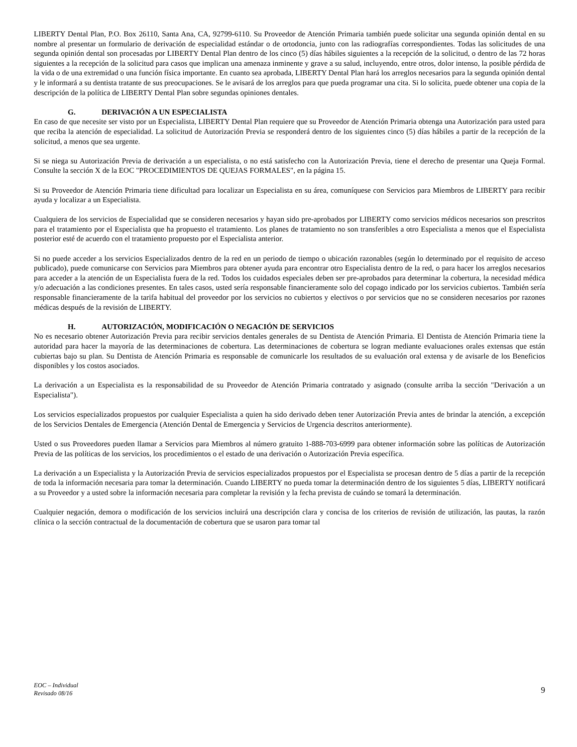LIBERTY Dental Plan, P.O. Box 26110, Santa Ana, CA, 92799-6110. Su Proveedor de Atención Primaria también puede solicitar una segunda opinión dental en su nombre al presentar un formulario de derivación de especialidad estándar o de ortodoncia, junto con las radiografías correspondientes. Todas las solicitudes de una segunda opinión dental son procesadas por LIBERTY Dental Plan dentro de los cinco (5) días hábiles siguientes a la recepción de la solicitud, o dentro de las 72 horas siguientes a la recepción de la solicitud para casos que implican una amenaza inminente y grave a su salud, incluyendo, entre otros, dolor intenso, la posible pérdida de la vida o de una extremidad o una función física importante. En cuanto sea aprobada, LIBERTY Dental Plan hará los arreglos necesarios para la segunda opinión dental y le informará a su dentista tratante de sus preocupaciones. Se le avisará de los arreglos para que pueda programar una cita. Si lo solicita, puede obtener una copia de la descripción de la política de LIBERTY Dental Plan sobre segundas opiniones dentales.
G. DERIVACIÓN A UN ESPECIALISTA
En caso de que necesite ser visto por un Especialista, LIBERTY Dental Plan requiere que su Proveedor de Atención Primaria obtenga una Autorización para usted para que reciba la atención de especialidad. La solicitud de Autorización Previa se responderá dentro de los siguientes cinco (5) días hábiles a partir de la recepción de la solicitud, a menos que sea urgente.
Si se niega su Autorización Previa de derivación a un especialista, o no está satisfecho con la Autorización Previa, tiene el derecho de presentar una Queja Formal. Consulte la sección X de la EOC "PROCEDIMIENTOS DE QUEJAS FORMALES", en la página 15.
Si su Proveedor de Atención Primaria tiene dificultad para localizar un Especialista en su área, comuníquese con Servicios para Miembros de LIBERTY para recibir ayuda y localizar a un Especialista.
Cualquiera de los servicios de Especialidad que se consideren necesarios y hayan sido pre-aprobados por LIBERTY como servicios médicos necesarios son prescritos para el tratamiento por el Especialista que ha propuesto el tratamiento. Los planes de tratamiento no son transferibles a otro Especialista a menos que el Especialista posterior esté de acuerdo con el tratamiento propuesto por el Especialista anterior.
Si no puede acceder a los servicios Especializados dentro de la red en un periodo de tiempo o ubicación razonables (según lo determinado por el requisito de acceso publicado), puede comunicarse con Servicios para Miembros para obtener ayuda para encontrar otro Especialista dentro de la red, o para hacer los arreglos necesarios para acceder a la atención de un Especialista fuera de la red. Todos los cuidados especiales deben ser pre-aprobados para determinar la cobertura, la necesidad médica y/o adecuación a las condiciones presentes. En tales casos, usted sería responsable financieramente solo del copago indicado por los servicios cubiertos. También sería responsable financieramente de la tarifa habitual del proveedor por los servicios no cubiertos y electivos o por servicios que no se consideren necesarios por razones médicas después de la revisión de LIBERTY.
H. AUTORIZACIÓN, MODIFICACIÓN O NEGACIÓN DE SERVICIOS
No es necesario obtener Autorización Previa para recibir servicios dentales generales de su Dentista de Atención Primaria. El Dentista de Atención Primaria tiene la autoridad para hacer la mayoría de las determinaciones de cobertura. Las determinaciones de cobertura se logran mediante evaluaciones orales extensas que están cubiertas bajo su plan. Su Dentista de Atención Primaria es responsable de comunicarle los resultados de su evaluación oral extensa y de avisarle de los Beneficios disponibles y los costos asociados.
La derivación a un Especialista es la responsabilidad de su Proveedor de Atención Primaria contratado y asignado (consulte arriba la sección "Derivación a un Especialista").
Los servicios especializados propuestos por cualquier Especialista a quien ha sido derivado deben tener Autorización Previa antes de brindar la atención, a excepción de los Servicios Dentales de Emergencia (Atención Dental de Emergencia y Servicios de Urgencia descritos anteriormente).
Usted o sus Proveedores pueden llamar a Servicios para Miembros al número gratuito 1-888-703-6999 para obtener información sobre las políticas de Autorización Previa de las políticas de los servicios, los procedimientos o el estado de una derivación o Autorización Previa específica.
La derivación a un Especialista y la Autorización Previa de servicios especializados propuestos por el Especialista se procesan dentro de 5 días a partir de la recepción de toda la información necesaria para tomar la determinación. Cuando LIBERTY no pueda tomar la determinación dentro de los siguientes 5 días, LIBERTY notificará a su Proveedor y a usted sobre la información necesaria para completar la revisión y la fecha prevista de cuándo se tomará la determinación.
Cualquier negación, demora o modificación de los servicios incluirá una descripción clara y concisa de los criterios de revisión de utilización, las pautas, la razón clínica o la sección contractual de la documentación de cobertura que se usaron para tomar tal
EOC – Individual
Revisado 08/16
9